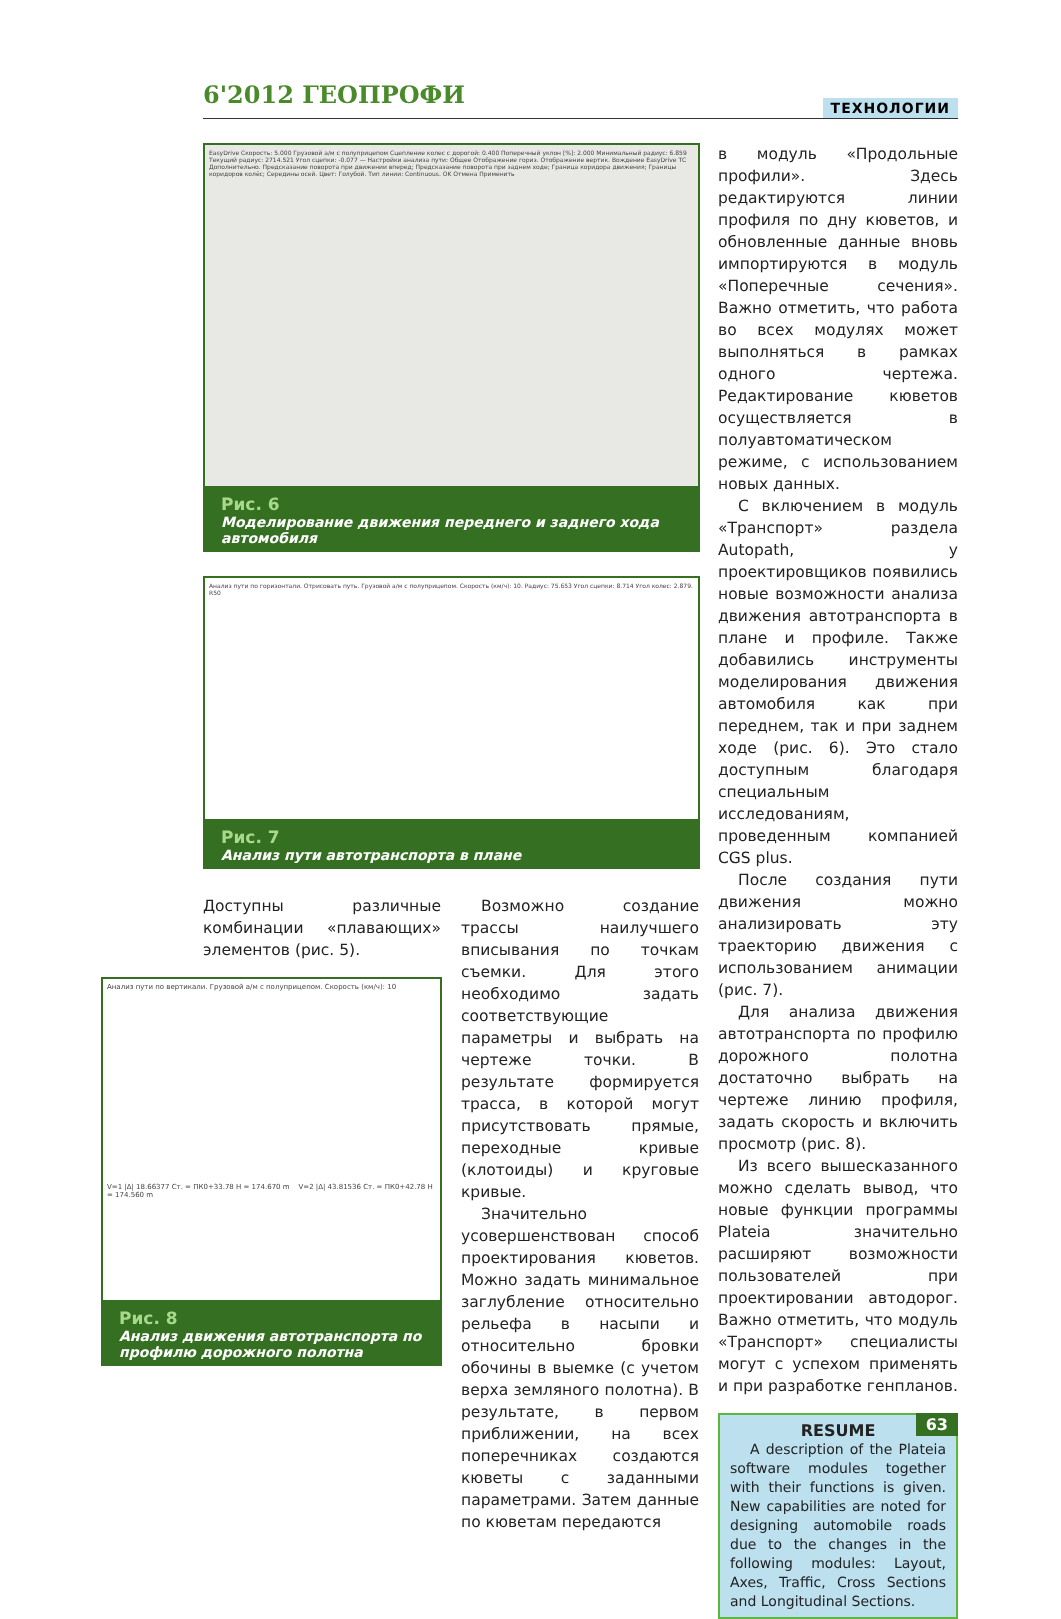6'2012 ГЕОПРОФИ ТЕХНОЛОГИИ
EasyDrive Скорость: 5.000 Грузовой а/м с полуприцепом Сцепление колес с дорогой: 0.400 Поперечный уклон [%]: 2.000 Минимальный радиус: 6.859 Текущий радиус: 2714.521 Угол сцепки: -0.077 — Настройки анализа пути: Общее Отображение гориз. Отображение вертик. Вождение EasyDrive ТС Дополнительно. Предсказание поворота при движении вперед; Предсказание поворота при заднем ходе; Граница коридора движения; Границы коридоров колёс; Середины осей. Цвет: Голубой. Тип линии: Continuous. OK Отмена Применить
Рис. 6
Моделирование движения переднего и заднего хода автомобиля
Анализ пути по горизонтали. Отрисовать путь. Грузовой а/м с полуприцепом. Скорость (км/ч): 10. Радиус: 75.653 Угол сцепки: 8.714 Угол колес: 2.879. R50
Рис. 7
Анализ пути автотранспорта в плане
Доступны различные комбинации «плавающих» элементов (рис. 5).
Анализ пути по вертикали. Грузовой а/м с полуприцепом. Скорость (км/ч): 10
V=1 |Δ| 18.66377 Ст. = ПК0+33.78 H = 174.670 m V=2 |Δ| 43.81536 Ст. = ПК0+42.78 H = 174.560 m
Рис. 8
Анализ движения автотранспорта по профилю дорожного полотна
Возможно создание трассы наилучшего вписывания по точкам съемки. Для этого необходимо задать соответствующие параметры и выбрать на чертеже точки. В результате формируется трасса, в которой могут присутствовать прямые, переходные кривые (клотоиды) и круговые кривые.
Значительно усовершенствован способ проектирования кюветов. Можно задать минимальное заглубление относительно рельефа в насыпи и относительно бровки обочины в выемке (с учетом верха земляного полотна). В результате, в первом приближении, на всех поперечниках создаются кюветы с заданными параметрами. Затем данные по кюветам передаются
в модуль «Продольные профили». Здесь редактируются линии профиля по дну кюветов, и обновленные данные вновь импортируются в модуль «Поперечные сечения». Важно отметить, что работа во всех модулях может выполняться в рамках одного чертежа. Редактирование кюветов осуществляется в полуавтоматическом режиме, с использованием новых данных.
С включением в модуль «Транспорт» раздела Autopath, у проектировщиков появились новые возможности анализа движения автотранспорта в плане и профиле. Также добавились инструменты моделирования движения автомобиля как при переднем, так и при заднем ходе (рис. 6). Это стало доступным благодаря специальным исследованиям, проведенным компанией CGS plus.
После создания пути движения можно анализировать эту траекторию движения с использованием анимации (рис. 7).
Для анализа движения автотранспорта по профилю дорожного полотна достаточно выбрать на чертеже линию профиля, задать скорость и включить просмотр (рис. 8).
Из всего вышесказанного можно сделать вывод, что новые функции программы Plateia значительно расширяют возможности пользователей при проектировании автодорог. Важно отметить, что модуль «Транспорт» специалисты могут с успехом применять и при разработке генпланов.
RESUME
A description of the Plateia software modules together with their functions is given. New capabilities are noted for designing automobile roads due to the changes in the following modules: Layout, Axes, Traffic, Cross Sections and Longitudinal Sections.
63